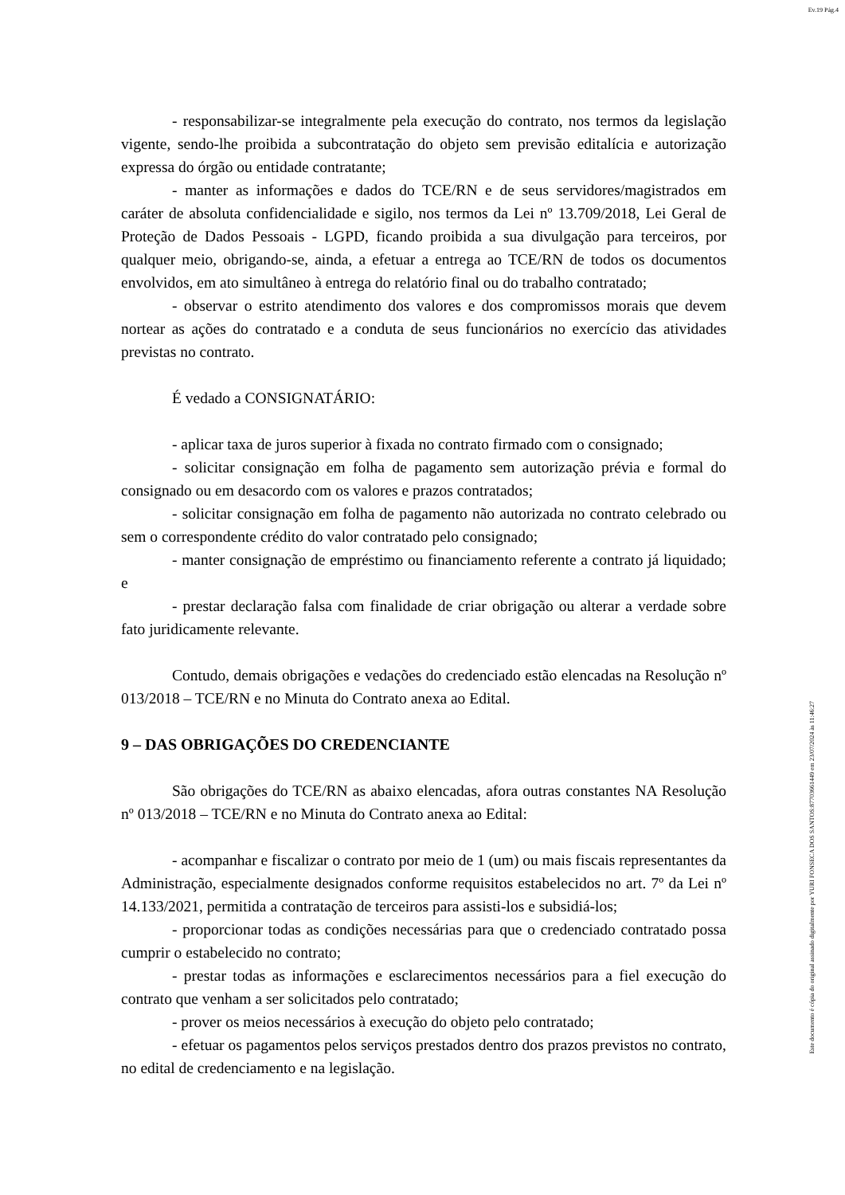Ev.19 Pág.4
- responsabilizar-se integralmente pela execução do contrato, nos termos da legislação vigente, sendo-lhe proibida a subcontratação do objeto sem previsão editalícia e autorização expressa do órgão ou entidade contratante;
- manter as informações e dados do TCE/RN e de seus servidores/magistrados em caráter de absoluta confidencialidade e sigilo, nos termos da Lei nº 13.709/2018, Lei Geral de Proteção de Dados Pessoais - LGPD, ficando proibida a sua divulgação para terceiros, por qualquer meio, obrigando-se, ainda, a efetuar a entrega ao TCE/RN de todos os documentos envolvidos, em ato simultâneo à entrega do relatório final ou do trabalho contratado;
- observar o estrito atendimento dos valores e dos compromissos morais que devem nortear as ações do contratado e a conduta de seus funcionários no exercício das atividades previstas no contrato.
É vedado a CONSIGNATÁRIO:
- aplicar taxa de juros superior à fixada no contrato firmado com o consignado;
- solicitar consignação em folha de pagamento sem autorização prévia e formal do consignado ou em desacordo com os valores e prazos contratados;
- solicitar consignação em folha de pagamento não autorizada no contrato celebrado ou sem o correspondente crédito do valor contratado pelo consignado;
- manter consignação de empréstimo ou financiamento referente a contrato já liquidado; e
- prestar declaração falsa com finalidade de criar obrigação ou alterar a verdade sobre fato juridicamente relevante.
Contudo, demais obrigações e vedações do credenciado estão elencadas na Resolução nº 013/2018 – TCE/RN e no Minuta do Contrato anexa ao Edital.
9 – DAS OBRIGAÇÕES DO CREDENCIANTE
São obrigações do TCE/RN as abaixo elencadas, afora outras constantes NA Resolução nº 013/2018 – TCE/RN e no Minuta do Contrato anexa ao Edital:
- acompanhar e fiscalizar o contrato por meio de 1 (um) ou mais fiscais representantes da Administração, especialmente designados conforme requisitos estabelecidos no art. 7º da Lei nº 14.133/2021, permitida a contratação de terceiros para assisti-los e subsidiá-los;
- proporcionar todas as condições necessárias para que o credenciado contratado possa cumprir o estabelecido no contrato;
- prestar todas as informações e esclarecimentos necessários para a fiel execução do contrato que venham a ser solicitados pelo contratado;
- prover os meios necessários à execução do objeto pelo contratado;
- efetuar os pagamentos pelos serviços prestados dentro dos prazos previstos no contrato, no edital de credenciamento e na legislação.
Este documento é cópia do original assinado digitalmente por YURI FONSECA DOS SANTOS:87703661449 em 23/07/2024 às 11:46:27